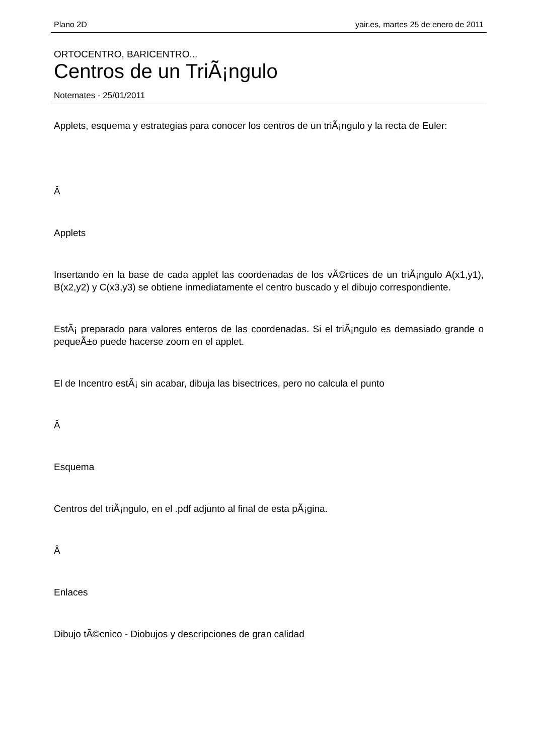Plano 2D yair.es, martes 25 de enero de 2011
ORTOCENTRO, BARICENTRO...
Centros de un TriÃ¡ngulo
Notemates - 25/01/2011
Applets, esquema y estrategias para conocer los centros de un triÃ¡ngulo y la recta de Euler:
Â
Applets
Insertando en la base de cada applet las coordenadas de los vÃ©rtices de un triÃ¡ngulo A(x1,y1), B(x2,y2) y C(x3,y3) se obtiene inmediatamente el centro buscado y el dibujo correspondiente.
EstÃ¡ preparado para valores enteros de las coordenadas. Si el triÃ¡ngulo es demasiado grande o pequeÃ±o puede hacerse zoom en el applet.
El de Incentro estÃ¡ sin acabar, dibuja las bisectrices, pero no calcula el punto
Â
Esquema
Centros del triÃ¡ngulo, en el .pdf adjunto al final de esta pÃ¡gina.
Â
Enlaces
Dibujo tÃ©cnico - Diobujos y descripciones de gran calidad